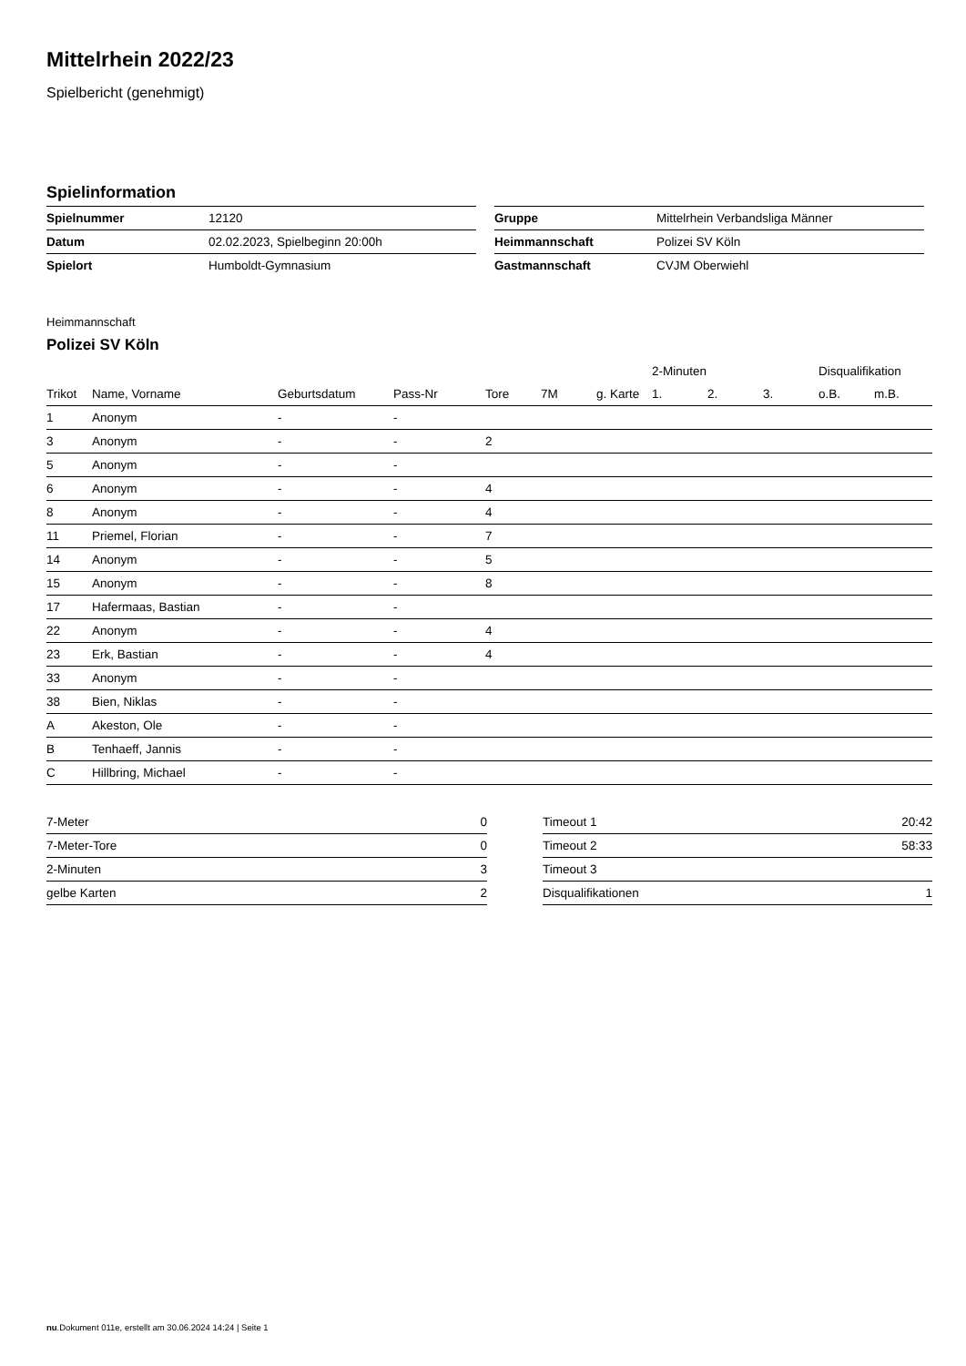Mittelrhein 2022/23
Spielbericht (genehmigt)
Spielinformation
| Spielnummer | 12120 |
| Datum | 02.02.2023, Spielbeginn 20:00h |
| Spielort | Humboldt-Gymnasium |
| Gruppe | Mittelrhein Verbandsliga Männer |
| Heimmannschaft | Polizei SV Köln |
| Gastmannschaft | CVJM Oberwiehl |
Heimmannschaft
Polizei SV Köln
| | | | | | | | 2-Minuten | | | Disqualifikation | |
| --- | --- | --- | --- | --- | --- | --- | --- | --- | --- | --- | --- |
| Trikot | Name, Vorname | Geburtsdatum | Pass-Nr | Tore | 7M | g. Karte | 1. | 2. | 3. | o.B. | m.B. |
| 1 | Anonym | - | - | | | | | | | | |
| 3 | Anonym | - | - | 2 | | | | | | | |
| 5 | Anonym | - | - | | | | | | | | |
| 6 | Anonym | - | - | 4 | | | | | | | |
| 8 | Anonym | - | - | 4 | | | | | | | |
| 11 | Priemel, Florian | - | - | 7 | | | | | | | |
| 14 | Anonym | - | - | 5 | | | | | | | |
| 15 | Anonym | - | - | 8 | | | | | | | |
| 17 | Hafermaas, Bastian | - | - | | | | | | | | |
| 22 | Anonym | - | - | 4 | | | | | | | |
| 23 | Erk, Bastian | - | - | 4 | | | | | | | |
| 33 | Anonym | - | - | | | | | | | | |
| 38 | Bien, Niklas | - | - | | | | | | | | |
| A | Akeston, Ole | - | - | | | | | | | | |
| B | Tenhaeff, Jannis | - | - | | | | | | | | |
| C | Hillbring, Michael | - | - | | | | | | | | |
| 7-Meter | 0 |
| 7-Meter-Tore | 0 |
| 2-Minuten | 3 |
| gelbe Karten | 2 |
| Timeout 1 | 20:42 |
| Timeout 2 | 58:33 |
| Timeout 3 | |
| Disqualifikationen | 1 |
nu.Dokument 011e, erstellt am 30.06.2024 14:24 | Seite 1